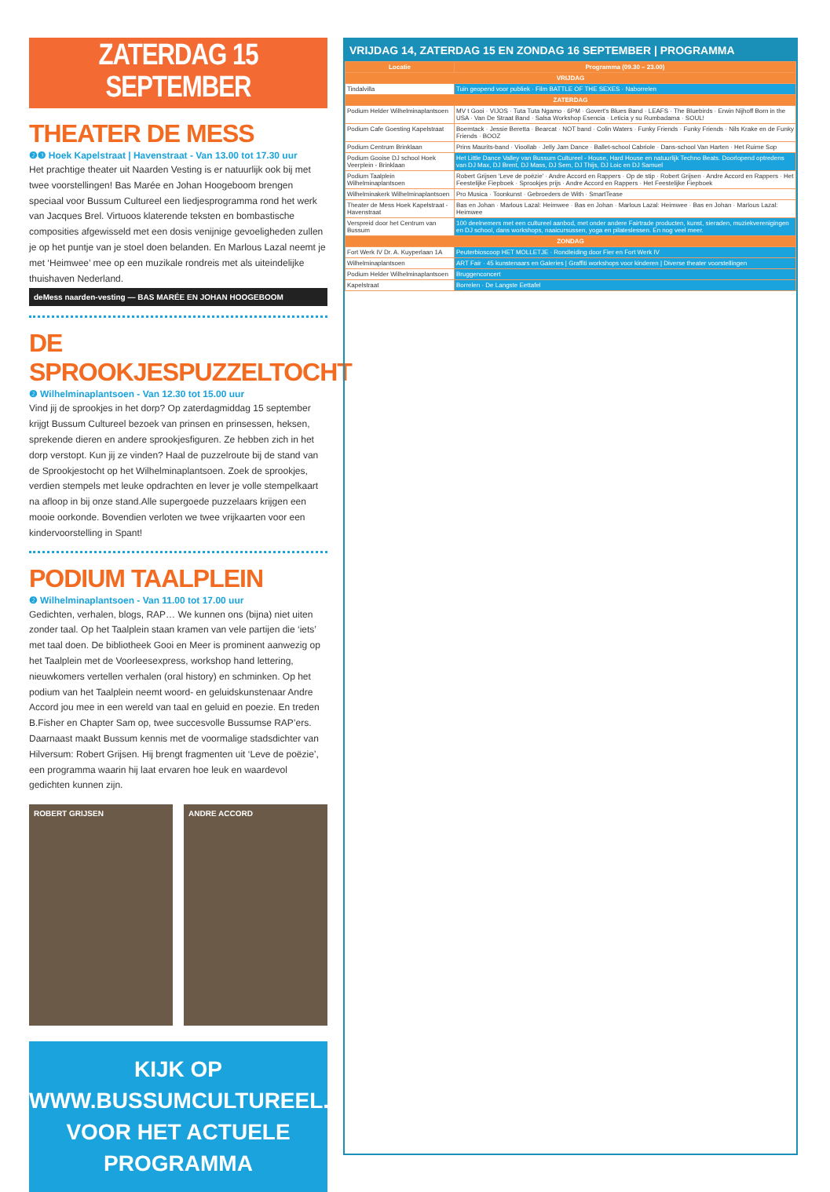ZATERDAG 15 SEPTEMBER
THEATER DE MESS
❷❸ Hoek Kapelstraat | Havenstraat - Van 13.00 tot 17.30 uur
Het prachtige theater uit Naarden Vesting is er natuurlijk ook bij met twee voorstellingen! Bas Marée en Johan Hoogeboom brengen speciaal voor Bussum Cultureel een liedjesprogramma rond het werk van Jacques Brel. Virtuoos klaterende teksten en bombastische composities afgewisseld met een dosis venijnige gevoeligheden zullen je op het puntje van je stoel doen belanden. En Marlous Lazal neemt je met ‘Heimwee’ mee op een muzikale rondreis met als uiteindelijke thuishaven Nederland.
deMess naarden-vesting — BAS MARÉE EN JOHAN HOOGEBOOM
DE SPROOKJESPUZZELTOCHT
❷ Wilhelminaplantsoen - Van 12.30 tot 15.00 uur
Vind jij de sprookjes in het dorp? Op zaterdagmiddag 15 september krijgt Bussum Cultureel bezoek van prinsen en prinsessen, heksen, sprekende dieren en andere sprookjesfiguren. Ze hebben zich in het dorp verstopt. Kun jij ze vinden? Haal de puzzelroute bij de stand van de Sprookjestocht op het Wilhelminaplantsoen. Zoek de sprookjes, verdien stempels met leuke opdrachten en lever je volle stempelkaart na afloop in bij onze stand.Alle supergoede puzzelaars krijgen een mooie oorkonde. Bovendien verloten we twee vrijkaarten voor een kindervoorstelling in Spant!
PODIUM TAALPLEIN
❷ Wilhelminaplantsoen - Van 11.00 tot 17.00 uur
Gedichten, verhalen, blogs, RAP… We kunnen ons (bijna) niet uiten zonder taal. Op het Taalplein staan kramen van vele partijen die ‘iets’ met taal doen. De bibliotheek Gooi en Meer is prominent aanwezig op het Taalplein met de Voorleesexpress, workshop hand lettering, nieuwkomers vertellen verhalen (oral history) en schminken. Op het podium van het Taalplein neemt woord- en geluidskunstenaar Andre Accord jou mee in een wereld van taal en geluid en poezie. En treden B.Fisher en Chapter Sam op, twee succesvolle Bussumse RAP’ers. Daarnaast maakt Bussum kennis met de voormalige stadsdichter van Hilversum: Robert Grijsen. Hij brengt fragmenten uit ‘Leve de poëzie’, een programma waarin hij laat ervaren hoe leuk en waardevol gedichten kunnen zijn.
ROBERT GRIJSEN ANDRE ACCORD
KIJK OP
WWW.BUSSUMCULTUREEL.NL
VOOR HET ACTUELE PROGRAMMA
VRIJDAG 14, ZATERDAG 15 EN ZONDAG 16 SEPTEMBER | PROGRAMMA
| Locatie | Programma (09.30 – 23.00) |
| --- | --- |
| VRIJDAG | |
| Tindalvilla | Tuin geopend voor publiek · Film BATTLE OF THE SEXES · Naborrelen |
| ZATERDAG | |
| Podium Helder Wilhelminaplantsoen | MV t Gooi · VIJOS · Tuta Tuta Ngamo · 6PM · Govert's Blues Band · LEAFS · The Bluebirds · Erwin Nijhoff Born in the USA · Van De Straat Band · Salsa Workshop Esencia · Leticia y su Rumbadama · SOUL! |
| Podium Cafe Goesting Kapelstraat | Boemtack · Jessie Beretta · Bearcat · NOT band · Colin Waters · Funky Friends · Funky Friends · Nils Krake en de Funky Friends · BOOZ |
| Podium Centrum Brinklaan | Prins Maurits-band · Vioollab · Jelly Jam Dance · Ballet-school Cabriole · Dans-school Van Harten · Het Ruime Sop |
| Podium Gooise DJ school Hoek Veerplein - Brinklaan | Het Little Dance Valley van Bussum Cultureel - House, Hard House en natuurlijk Techno Beats. Doorlopend optredens van DJ Max, DJ Brent, DJ Mass, DJ Sem, DJ Thijs, DJ Loic en DJ Samuel |
| Podium Taalplein Wilhelminaplantsoen | Robert Grijsen 'Leve de poëzie' · Andre Accord en Rappers · Op de stip · Robert Grijsen · Andre Accord en Rappers · Het Feestelijke Fiepboek · Sprookjes prijs · Andre Accord en Rappers · Het Feestelijke Fiepboek |
| Wilhelminakerk Wilhelminaplantsoen | Pro Musica · Toonkunst · Gebroeders de With · SmartTease |
| Theater de Mess Hoek Kapelstraat - Havenstraat | Bas en Johan · Marlous Lazal: Heimwee · Bas en Johan · Marlous Lazal: Heimwee · Bas en Johan · Marlous Lazal: Heimwee |
| Verspreid door het Centrum van Bussum | 100 deelnemers met een cultureel aanbod, met onder andere Fairtrade producten, kunst, sieraden, muziekverenigingen en DJ school, dans workshops, naaicursussen, yoga en pilateslessen. En nog veel meer. |
| ZONDAG | |
| Fort Werk IV Dr. A. Kuyperlaan 1A | Peuterbioscoop HET MOLLETJE · Rondleiding door Fier en Fort Werk IV |
| Wilhelminaplantsoen | ART Fair · 45 kunstenaars en Galeries / Graffiti workshops voor kinderen / Diverse theater voorstellingen |
| Podium Helder Wilhelminaplantsoen | Bruggenconcert |
| Kapelstraat | Borrelen · De Langste Eettafel |